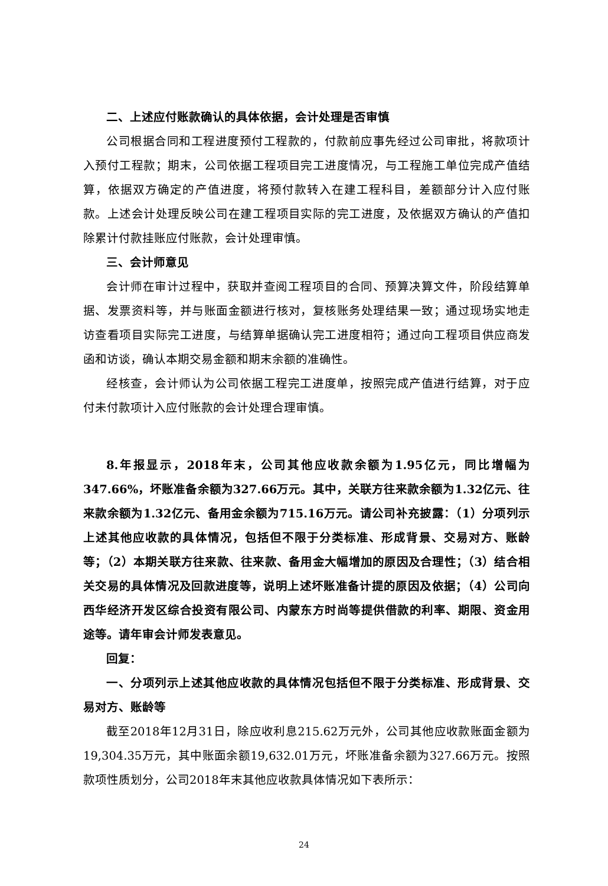二、上述应付账款确认的具体依据，会计处理是否审慎
公司根据合同和工程进度预付工程款的，付款前应事先经过公司审批，将款项计入预付工程款；期末，公司依据工程项目完工进度情况，与工程施工单位完成产值结算，依据双方确定的产值进度，将预付款转入在建工程科目，差额部分计入应付账款。上述会计处理反映公司在建工程项目实际的完工进度，及依据双方确认的产值扣除累计付款挂账应付账款，会计处理审慎。
三、会计师意见
会计师在审计过程中，获取并查阅工程项目的合同、预算决算文件，阶段结算单据、发票资料等，并与账面金额进行核对，复核账务处理结果一致；通过现场实地走访查看项目实际完工进度，与结算单据确认完工进度相符；通过向工程项目供应商发函和访谈，确认本期交易金额和期末余额的准确性。
经核查，会计师认为公司依据工程完工进度单，按照完成产值进行结算，对于应付未付款项计入应付账款的会计处理合理审慎。
8.年报显示，2018年末，公司其他应收款余额为1.95亿元，同比增幅为347.66%，坏账准备余额为327.66万元。其中，关联方往来款余额为1.32亿元、往来款余额为1.32亿元、备用金余额为715.16万元。请公司补充披露：（1）分项列示上述其他应收款的具体情况，包括但不限于分类标准、形成背景、交易对方、账龄等；（2）本期关联方往来款、往来款、备用金大幅增加的原因及合理性；（3）结合相关交易的具体情况及回款进度等，说明上述坏账准备计提的原因及依据；（4）公司向西华经济开发区综合投资有限公司、内蒙东方时尚等提供借款的利率、期限、资金用途等。请年审会计师发表意见。
回复：
一、分项列示上述其他应收款的具体情况包括但不限于分类标准、形成背景、交易对方、账龄等
截至2018年12月31日，除应收利息215.62万元外，公司其他应收款账面金额为19,304.35万元，其中账面余额19,632.01万元，坏账准备余额为327.66万元。按照款项性质划分，公司2018年末其他应收款具体情况如下表所示：
24